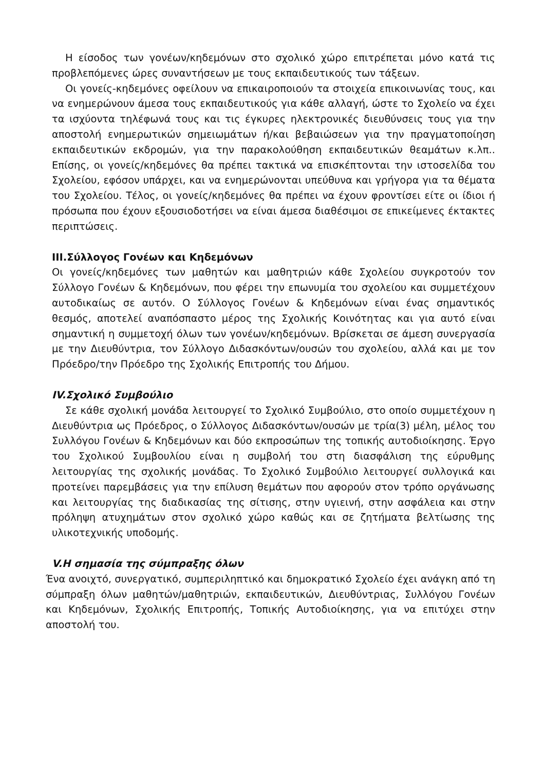Η είσοδος των γονέων/κηδεμόνων στο σχολικό χώρο επιτρέπεται μόνο κατά τις προβλεπόμενες ώρες συναντήσεων με τους εκπαιδευτικούς των τάξεων.
Οι γονείς-κηδεμόνες οφείλουν να επικαιροποιούν τα στοιχεία επικοινωνίας τους, και να ενημερώνουν άμεσα τους εκπαιδευτικούς για κάθε αλλαγή, ώστε το Σχολείο να έχει τα ισχύοντα τηλέφωνά τους και τις έγκυρες ηλεκτρονικές διευθύνσεις τους για την αποστολή ενημερωτικών σημειωμάτων ή/και βεβαιώσεων για την πραγματοποίηση εκπαιδευτικών εκδρομών, για την παρακολούθηση εκπαιδευτικών θεαμάτων κ.λπ.. Επίσης, οι γονείς/κηδεμόνες θα πρέπει τακτικά να επισκέπτονται την ιστοσελίδα του Σχολείου, εφόσον υπάρχει, και να ενημερώνονται υπεύθυνα και γρήγορα για τα θέματα του Σχολείου. Τέλος, οι γονείς/κηδεμόνες θα πρέπει να έχουν φροντίσει είτε οι ίδιοι ή πρόσωπα που έχουν εξουσιοδοτήσει να είναι άμεσα διαθέσιμοι σε επικείμενες έκτακτες περιπτώσεις.
ΙΙΙ.Σύλλογος Γονέων και Κηδεμόνων
Οι γονείς/κηδεμόνες των μαθητών και μαθητριών κάθε Σχολείου συγκροτούν τον Σύλλογο Γονέων & Κηδεμόνων, που φέρει την επωνυμία του σχολείου και συμμετέχουν αυτοδικαίως σε αυτόν. Ο Σύλλογος Γονέων & Κηδεμόνων είναι ένας σημαντικός θεσμός, αποτελεί αναπόσπαστο μέρος της Σχολικής Κοινότητας και για αυτό είναι σημαντική η συμμετοχή όλων των γονέων/κηδεμόνων. Βρίσκεται σε άμεση συνεργασία με την Διευθύντρια, τον Σύλλογο Διδασκόντων/ουσών του σχολείου, αλλά και με τον Πρόεδρο/την Πρόεδρο της Σχολικής Επιτροπής του Δήμου.
IV.Σχολικό Συμβούλιο
Σε κάθε σχολική μονάδα λειτουργεί το Σχολικό Συμβούλιο, στο οποίο συμμετέχουν η Διευθύντρια ως Πρόεδρος, ο Σύλλογος Διδασκόντων/ουσών με τρία(3) μέλη, μέλος του Συλλόγου Γονέων & Κηδεμόνων και δύο εκπροσώπων της τοπικής αυτοδιοίκησης. Έργο του Σχολικού Συμβουλίου είναι η συμβολή του στη διασφάλιση της εύρυθμης λειτουργίας της σχολικής μονάδας. Το Σχολικό Συμβούλιο λειτουργεί συλλογικά και προτείνει παρεμβάσεις για την επίλυση θεμάτων που αφορούν στον τρόπο οργάνωσης και λειτουργίας της διαδικασίας της σίτισης, στην υγιεινή, στην ασφάλεια και στην πρόληψη ατυχημάτων στον σχολικό χώρο καθώς και σε ζητήματα βελτίωσης της υλικοτεχνικής υποδομής.
V.Η σημασία της σύμπραξης όλων
Ένα ανοιχτό, συνεργατικό, συμπεριληπτικό και δημοκρατικό Σχολείο έχει ανάγκη από τη σύμπραξη όλων μαθητών/μαθητριών, εκπαιδευτικών, Διευθύντριας, Συλλόγου Γονέων και Κηδεμόνων, Σχολικής Επιτροπής, Τοπικής Αυτοδιοίκησης, για να επιτύχει στην αποστολή του.